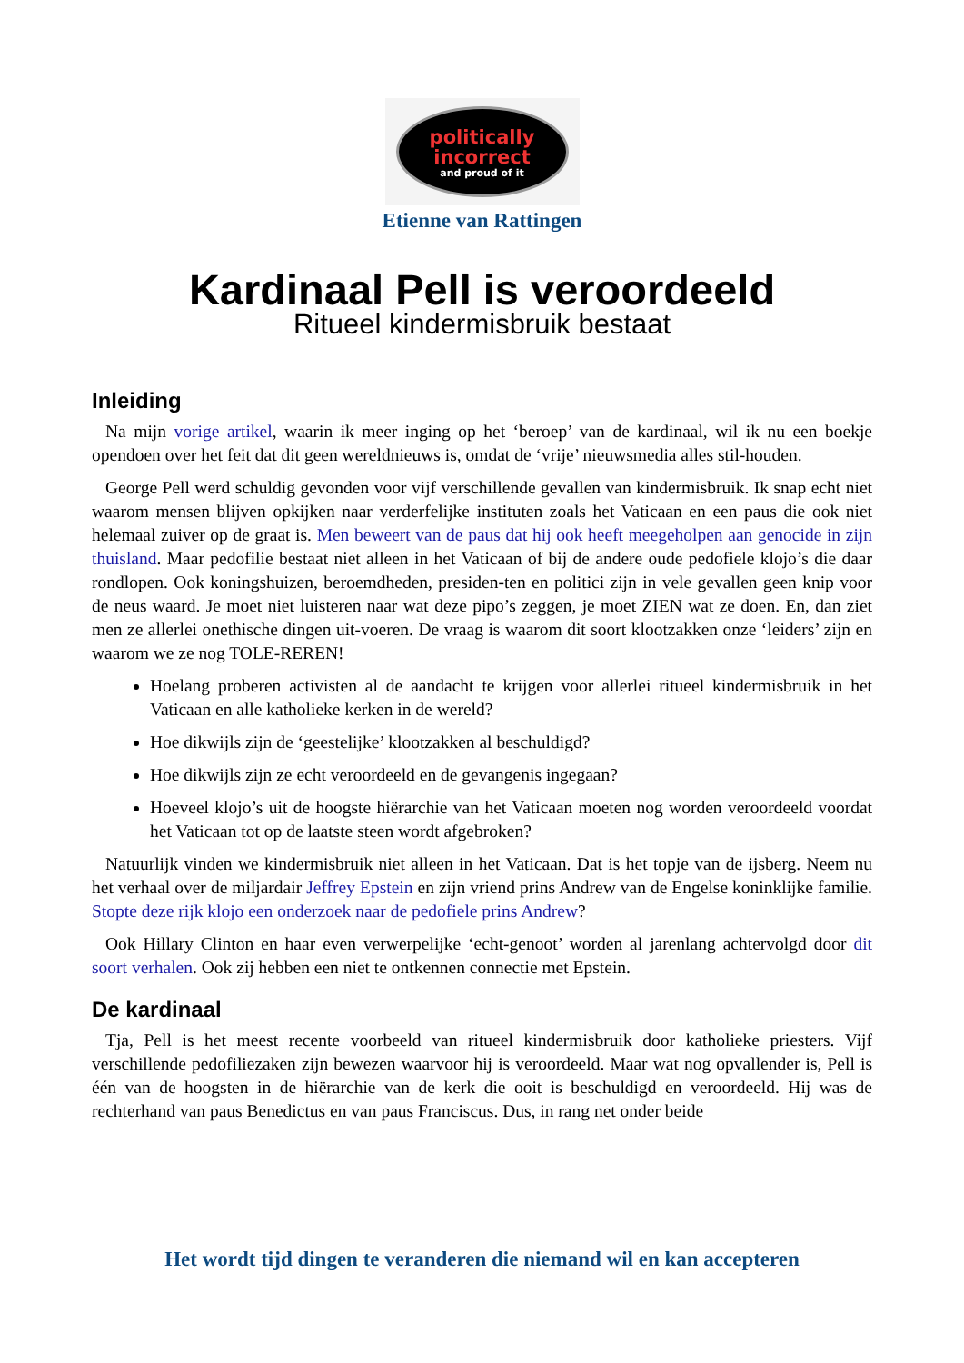politically
incorrect
and proud of it
Etienne van Rattingen
Kardinaal Pell is veroordeeld
Ritueel kindermisbruik bestaat
Inleiding
Na mijn vorige artikel, waarin ik meer inging op het ‘beroep’ van de kardinaal, wil ik nu een boekje opendoen over het feit dat dit geen wereldnieuws is, omdat de ‘vrije’ nieuwsmedia alles stil-houden.
George Pell werd schuldig gevonden voor vijf verschillende gevallen van kindermisbruik. Ik snap echt niet waarom mensen blijven opkijken naar verderfelijke instituten zoals het Vaticaan en een paus die ook niet helemaal zuiver op de graat is. Men beweert van de paus dat hij ook heeft meegeholpen aan genocide in zijn thuisland. Maar pedofilie bestaat niet alleen in het Vaticaan of bij de andere oude pedofiele klojo’s die daar rondlopen. Ook koningshuizen, beroemdheden, presiden-ten en politici zijn in vele gevallen geen knip voor de neus waard. Je moet niet luisteren naar wat deze pipo’s zeggen, je moet ZIEN wat ze doen. En, dan ziet men ze allerlei onethische dingen uit-voeren. De vraag is waarom dit soort klootzakken onze ‘leiders’ zijn en waarom we ze nog TOLE-REREN!
Hoelang proberen activisten al de aandacht te krijgen voor allerlei ritueel kindermisbruik in het Vaticaan en alle katholieke kerken in de wereld?
Hoe dikwijls zijn de ‘geestelijke’ klootzakken al beschuldigd?
Hoe dikwijls zijn ze echt veroordeeld en de gevangenis ingegaan?
Hoeveel klojo’s uit de hoogste hiërarchie van het Vaticaan moeten nog worden veroordeeld voordat het Vaticaan tot op de laatste steen wordt afgebroken?
Natuurlijk vinden we kindermisbruik niet alleen in het Vaticaan. Dat is het topje van de ijsberg. Neem nu het verhaal over de miljardair Jeffrey Epstein en zijn vriend prins Andrew van de Engelse koninklijke familie. Stopte deze rijk klojo een onderzoek naar de pedofiele prins Andrew?
Ook Hillary Clinton en haar even verwerpelijke ‘echt-genoot’ worden al jarenlang achtervolgd door dit soort verhalen. Ook zij hebben een niet te ontkennen connectie met Epstein.
De kardinaal
Tja, Pell is het meest recente voorbeeld van ritueel kindermisbruik door katholieke priesters. Vijf verschillende pedofiliezaken zijn bewezen waarvoor hij is veroordeeld. Maar wat nog opvallender is, Pell is één van de hoogsten in de hiërarchie van de kerk die ooit is beschuldigd en veroordeeld. Hij was de rechterhand van paus Benedictus en van paus Franciscus. Dus, in rang net onder beide
Het wordt tijd dingen te veranderen die niemand wil en kan accepteren